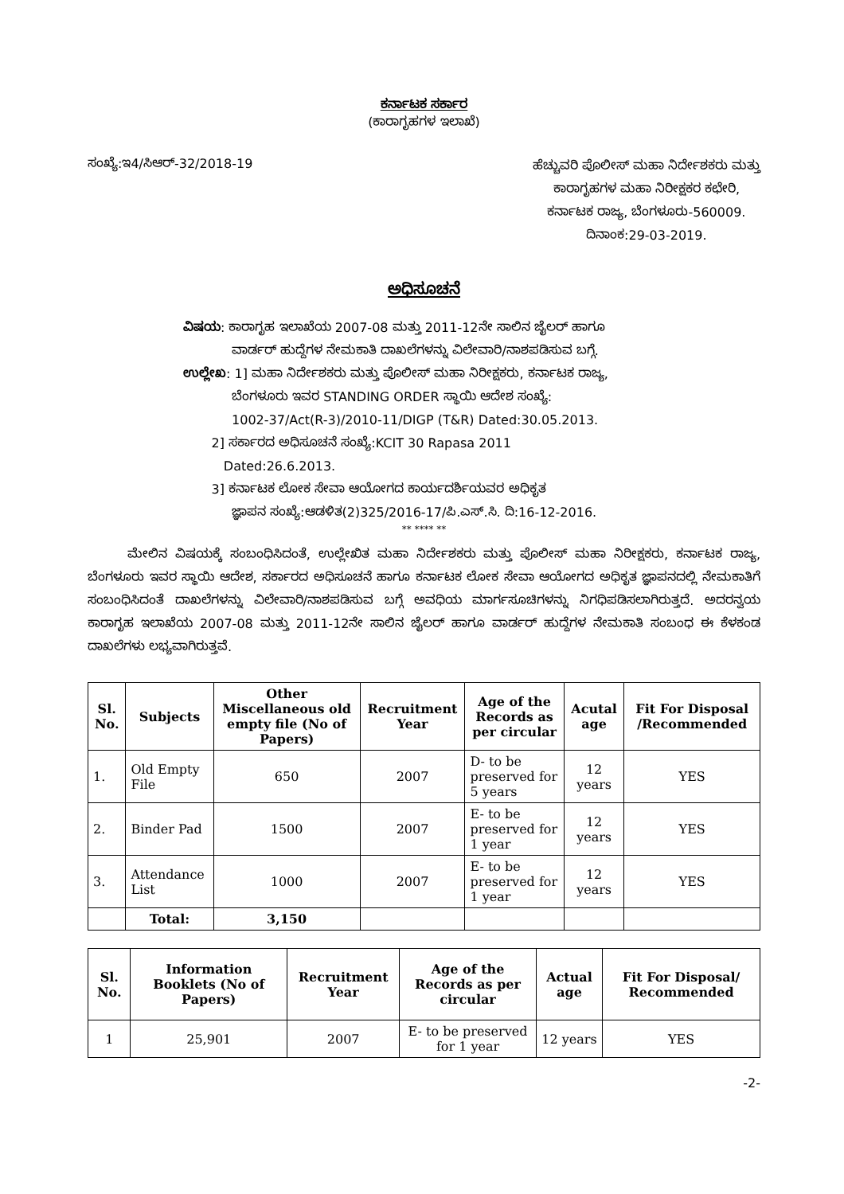ಕರ್ನಾಟಕ ಸರ್ಕಾರ
(ಕಾರಾಗೃಹಗಳ ಇಲಾಖೆ)
ಸಂಖ್ಯೆ:ಇ4/ಸಿಆರ್-32/2018-19
ಹೆಚ್ಚುವರಿ ಪೊಲೀಸ್ ಮಹಾ ನಿರ್ದೇಶಕರು ಮತ್ತು
ಕಾರಾಗೃಹಗಳ ಮಹಾ ನಿರೀಕ್ಷಕರ ಕಛೇರಿ,
ಕರ್ನಾಟಕ ರಾಜ್ಯ, ಬೆಂಗಳೂರು-560009.
ದಿನಾಂಕ:29-03-2019.
ಅಧಿಸೂಚನೆ
ವಿಷಯ: ಕಾರಾಗೃಹ ಇಲಾಖೆಯ 2007-08 ಮತ್ತು 2011-12ನೇ ಸಾಲಿನ ಜೈಲರ್ ಹಾಗೂ
ವಾರ್ಡರ್ ಹುದ್ದೆಗಳ ನೇಮಕಾತಿ ದಾಖಲೆಗಳನ್ನು ವಿಲೇವಾರಿ/ನಾಶಪಡಿಸುವ ಬಗ್ಗೆ.
ಉಲ್ಲೇಖ: 1] ಮಹಾ ನಿರ್ದೇಶಕರು ಮತ್ತು ಪೊಲೀಸ್ ಮಹಾ ನಿರೀಕ್ಷಕರು, ಕರ್ನಾಟಕ ರಾಜ್ಯ,
ಬೆಂಗಳೂರು ಇವರ STANDING ORDER ಸ್ಥಾಯಿ ಆದೇಶ ಸಂಖ್ಯೆ:
1002-37/Act(R-3)/2010-11/DIGP (T&R) Dated:30.05.2013.
2] ಸರ್ಕಾರದ ಅಧಿಸೂಚನೆ ಸಂಖ್ಯೆ:KCIT 30 Rapasa 2011
Dated:26.6.2013.
3] ಕರ್ನಾಟಕ ಲೋಕ ಸೇವಾ ಆಯೋಗದ ಕಾರ್ಯದರ್ಶಿಯವರ ಅಧಿಕೃತ
ಜ್ಞಾಪನ ಸಂಖ್ಯೆ:ಆಡಳಿತ(2)325/2016-17/ಪಿ.ಎಸ್.ಸಿ. ದಿ:16-12-2016.
** **** **
ಮೇಲಿನ ವಿಷಯಕ್ಕೆ ಸಂಬಂಧಿಸಿದಂತೆ, ಉಲ್ಲೇಖಿತ ಮಹಾ ನಿರ್ದೇಶಕರು ಮತ್ತು ಪೊಲೀಸ್ ಮಹಾ ನಿರೀಕ್ಷಕರು, ಕರ್ನಾಟಕ ರಾಜ್ಯ, ಬೆಂಗಳೂರು ಇವರ ಸ್ಥಾಯಿ ಆದೇಶ, ಸರ್ಕಾರದ ಅಧಿಸೂಚನೆ ಹಾಗೂ ಕರ್ನಾಟಕ ಲೋಕ ಸೇವಾ ಆಯೋಗದ ಅಧಿಕೃತ ಜ್ಞಾಪನದಲ್ಲಿ ನೇಮಕಾತಿಗೆ ಸಂಬಂಧಿಸಿದಂತೆ ದಾಖಲೆಗಳನ್ನು ವಿಲೇವಾರಿ/ನಾಶಪಡಿಸುವ ಬಗ್ಗೆ ಅವಧಿಯ ಮಾರ್ಗಸೂಚಿಗಳನ್ನು ನಿಗಧಿಪಡಿಸಲಾಗಿರುತ್ತದೆ. ಅದರನ್ವಯ ಕಾರಾಗೃಹ ಇಲಾಖೆಯ 2007-08 ಮತ್ತು 2011-12ನೇ ಸಾಲಿನ ಜೈಲರ್ ಹಾಗೂ ವಾರ್ಡರ್ ಹುದ್ದೆಗಳ ನೇಮಕಾತಿ ಸಂಬಂಧ ಈ ಕೆಳಕಂಡ ದಾಖಲೆಗಳು ಲಭ್ಯವಾಗಿರುತ್ತವೆ.
| Sl. No. | Subjects | Other Miscellaneous old empty file (No of Papers) | Recruitment Year | Age of the Records as per circular | Acutal age | Fit For Disposal /Recommended |
| --- | --- | --- | --- | --- | --- | --- |
| 1. | Old Empty File | 650 | 2007 | D- to be preserved for 5 years | 12 years | YES |
| 2. | Binder Pad | 1500 | 2007 | E- to be preserved for 1 year | 12 years | YES |
| 3. | Attendance List | 1000 | 2007 | E- to be preserved for 1 year | 12 years | YES |
| | Total: | 3,150 | | | | |
| Sl. No. | Information Booklets (No of Papers) | Recruitment Year | Age of the Records as per circular | Actual age | Fit For Disposal/ Recommended |
| --- | --- | --- | --- | --- | --- |
| 1 | 25,901 | 2007 | E- to be preserved for 1 year | 12 years | YES |
-2-